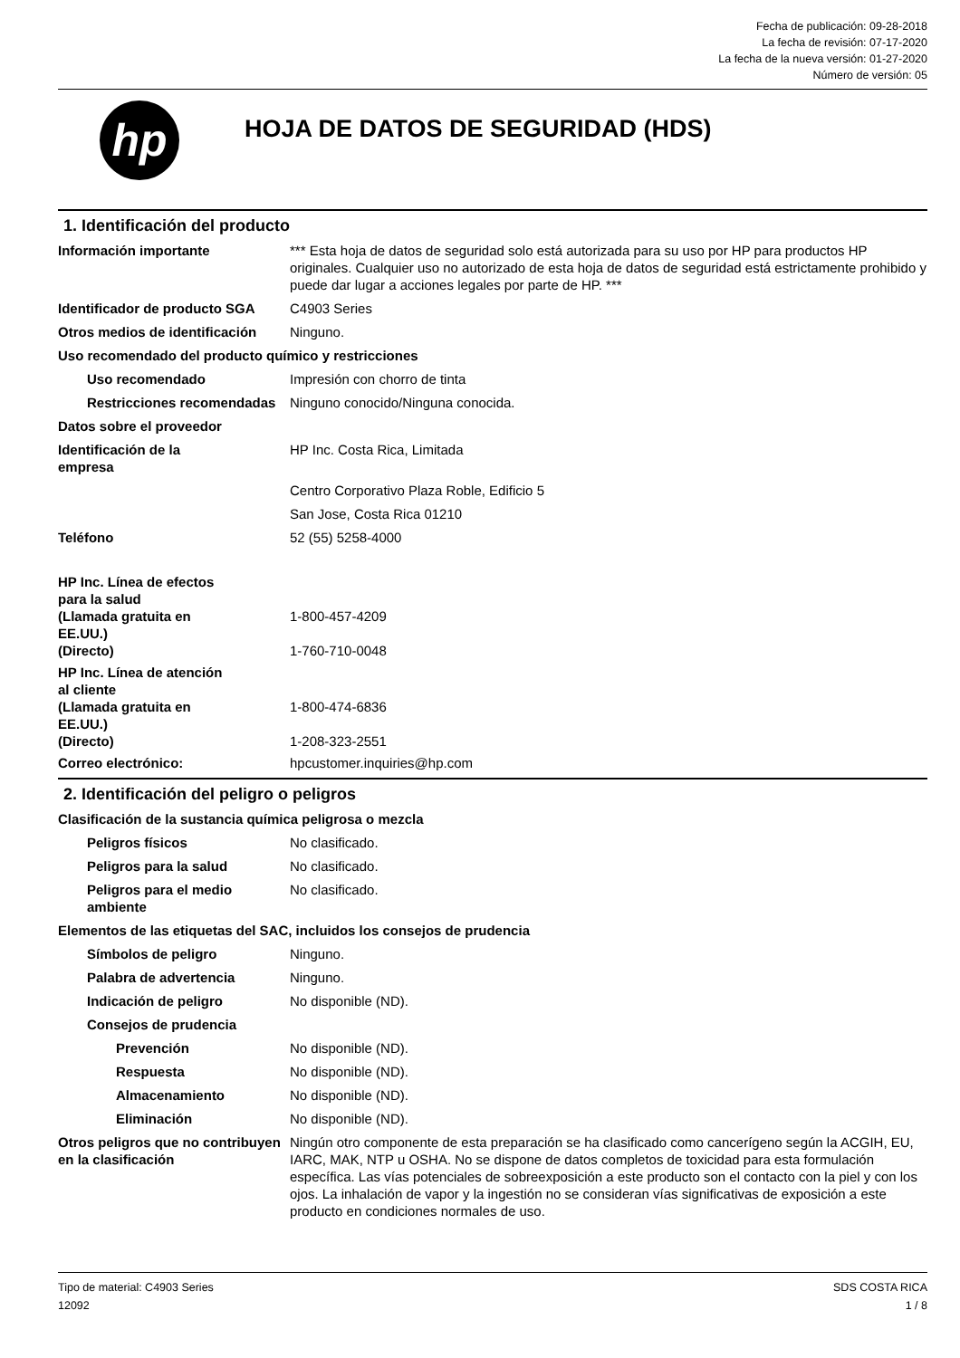Fecha de publicación: 09-28-2018
La fecha de revisión: 07-17-2020
La fecha de la nueva versión: 01-27-2020
Número de versión: 05
hp
HOJA DE DATOS DE SEGURIDAD (HDS)
1. Identificación del producto
Información importante *** Esta hoja de datos de seguridad solo está autorizada para su uso por HP para productos HP originales. Cualquier uso no autorizado de esta hoja de datos de seguridad está estrictamente prohibido y puede dar lugar a acciones legales por parte de HP. ***
Identificador de producto SGA
C4903 Series
Otros medios de identificación
Ninguno.
Uso recomendado del producto químico y restricciones
Uso recomendado Impresión con chorro de tinta
Restricciones recomendadas
Ninguno conocido/Ninguna conocida.
Datos sobre el proveedor
Identificación de la
empresa
HP Inc. Costa Rica, Limitada
Centro Corporativo Plaza Roble, Edificio 5
San Jose, Costa Rica 01210
Teléfono 52 (55) 5258-4000
HP Inc. Línea de efectos
para la salud
(Llamada gratuita en
EE.UU.)
1-800-457-4209
(Directo) 1-760-710-0048
HP Inc. Línea de atención
al cliente
(Llamada gratuita en
EE.UU.)
1-800-474-6836
(Directo) 1-208-323-2551
Correo electrónico: hpcustomer.inquiries@hp.com
2. Identificación del peligro o peligros
Clasificación de la sustancia química peligrosa o mezcla
Peligros físicos No clasificado.
Peligros para la salud No clasificado.
Peligros para el medio ambiente
No clasificado.
Elementos de las etiquetas del SAC, incluidos los consejos de prudencia
Símbolos de peligro Ninguno.
Palabra de advertencia Ninguno.
Indicación de peligro No disponible (ND).
Consejos de prudencia
Prevención No disponible (ND).
Respuesta No disponible (ND).
Almacenamiento No disponible (ND).
Eliminación No disponible (ND).
Otros peligros que no contribuyen en la clasificación
Ningún otro componente de esta preparación se ha clasificado como cancerígeno según la ACGIH, EU, IARC, MAK, NTP u OSHA. No se dispone de datos completos de toxicidad para esta formulación específica. Las vías potenciales de sobreexposición a este producto son el contacto con la piel y con los ojos. La inhalación de vapor y la ingestión no se consideran vías significativas de exposición a este producto en condiciones normales de uso.
Tipo de material: C4903 Series
12092
SDS COSTA RICA
1 / 8